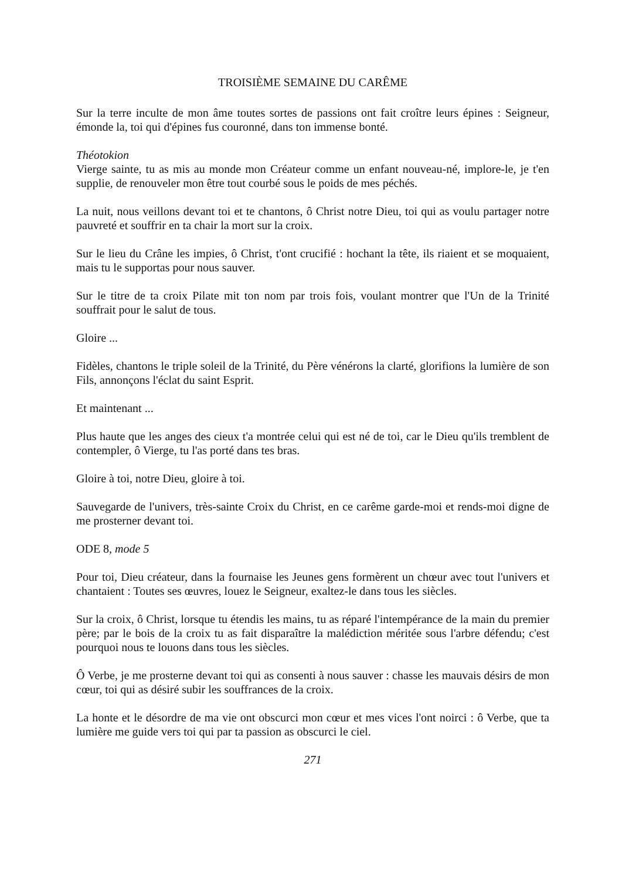TROISIÈME SEMAINE DU CARÊME
Sur la terre inculte de mon âme toutes sortes de passions ont fait croître leurs épines : Seigneur, émonde la, toi qui d'épines fus couronné, dans ton immense bonté.
Théotokion
Vierge sainte, tu as mis au monde mon Créateur comme un enfant nouveau-né, implore-le, je t'en supplie, de renouveler mon être tout courbé sous le poids de mes péchés.
La nuit, nous veillons devant toi et te chantons, ô Christ notre Dieu, toi qui as voulu partager notre pauvreté et souffrir en ta chair la mort sur la croix.
Sur le lieu du Crâne les impies, ô Christ, t'ont crucifié : hochant la tête, ils riaient et se moquaient, mais tu le supportas pour nous sauver.
Sur le titre de ta croix Pilate mit ton nom par trois fois, voulant montrer que l'Un de la Trinité souffrait pour le salut de tous.
Gloire ...
Fidèles, chantons le triple soleil de la Trinité, du Père vénérons la clarté, glorifions la lumière de son Fils, annonçons l'éclat du saint Esprit.
Et maintenant ...
Plus haute que les anges des cieux t'a montrée celui qui est né de toi, car le Dieu qu'ils tremblent de contempler, ô Vierge, tu l'as porté dans tes bras.
Gloire à toi, notre Dieu, gloire à toi.
Sauvegarde de l'univers, très-sainte Croix du Christ, en ce carême garde-moi et rends-moi digne de me prosterner devant toi.
ODE 8, mode 5
Pour toi, Dieu créateur, dans la fournaise les Jeunes gens formèrent un chœur avec tout l'univers et chantaient : Toutes ses œuvres, louez le Seigneur, exaltez-le dans tous les siècles.
Sur la croix, ô Christ, lorsque tu étendis les mains, tu as réparé l'intempérance de la main du premier père; par le bois de la croix tu as fait disparaître la malédiction méritée sous l'arbre défendu; c'est pourquoi nous te louons dans tous les siècles.
Ô Verbe, je me prosterne devant toi qui as consenti à nous sauver : chasse les mauvais désirs de mon cœur, toi qui as désiré subir les souffrances de la croix.
La honte et le désordre de ma vie ont obscurci mon cœur et mes vices l'ont noirci : ô Verbe, que ta lumière me guide vers toi qui par ta passion as obscurci le ciel.
271